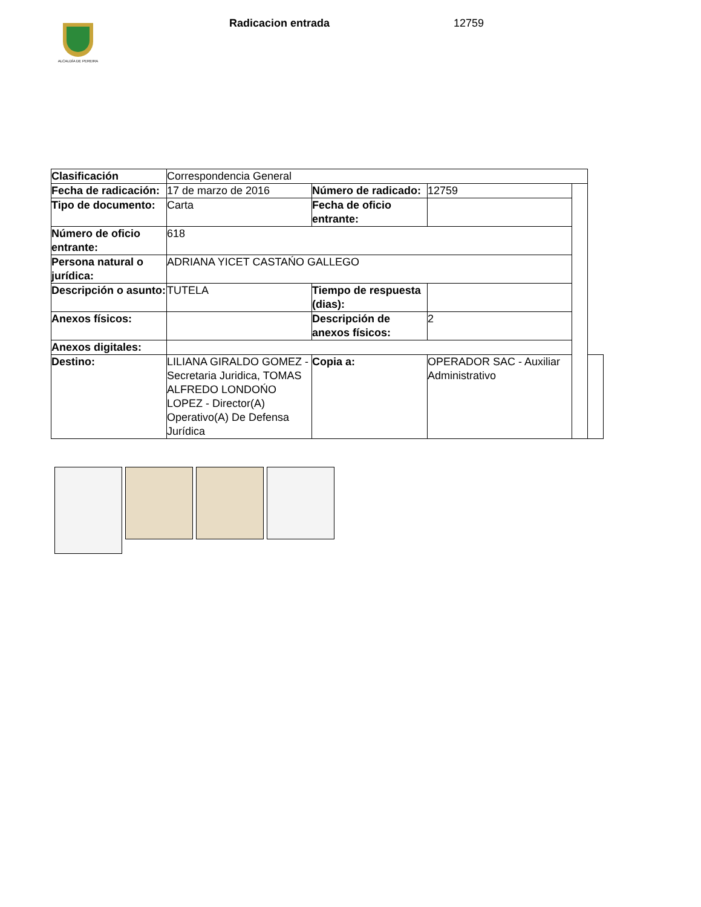ALCALDÍA DE PEREIRA
Radicacion entrada 12759
| Clasificación | Correspondencia General | | | | |
| Fecha de radicación: | 17 de marzo de 2016 | Número de radicado: | 12759 | | |
| Tipo de documento: | Carta | Fecha de oficio entrante: | | | |
| Número de oficio entrante: | 618 | | | | |
| Persona natural o jurídica: | ADRIANA YICET CASTAŃO GALLEGO | | | | |
| Descripción o asunto: | TUTELA | Tiempo de respuesta (dias): | | | |
| Anexos físicos: | | Descripción de anexos físicos: | 2 | | |
| Anexos digitales: | | | | | |
| Destino: | LILIANA GIRALDO GOMEZ - Secretaria Juridica, TOMAS ALFREDO LONDOŃO LOPEZ - Director(A) Operativo(A) De Defensa Jurídica | Copia a: | OPERADOR SAC - Auxiliar Administrativo | | |